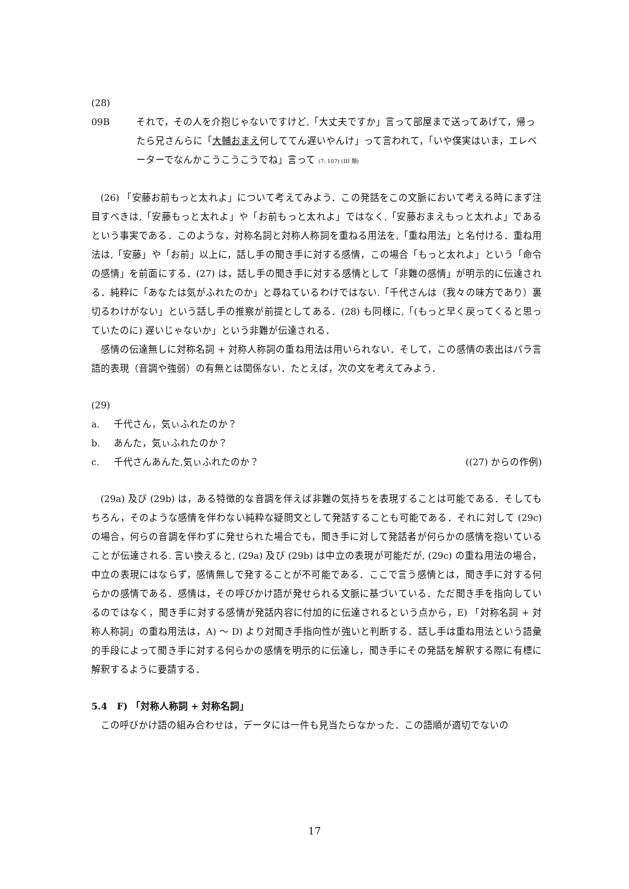(28)
09B それで，その人を介抱じゃないですけど,「大丈夫ですか」言って部屋まで送ってあげて，帰ったら兄さんらに「大輔おまえ何しててん遅いやんけ」って言われて，「いや僕実はいま，エレベーターでなんかこうこうこうでね」言って (7: 107) (III 類)
(26) 「安藤お前もっと太れよ」について考えてみよう．この発話をこの文脈において考える時にまず注目すべきは,「安藤もっと太れよ」や「お前もっと太れよ」ではなく,「安藤おまえもっと太れよ」であるという事実である．このような，対称名詞と対称人称詞を重ねる用法を,「重ね用法」と名付ける．重ね用法は,「安藤」や「お前」以上に，話し手の聞き手に対する感情，この場合「もっと太れよ」という「命令の感情」を前面にする．(27) は，話し手の聞き手に対する感情として「非難の感情」が明示的に伝達される．純粋に「あなたは気がふれたのか」と尋ねているわけではない.「千代さんは（我々の味方であり）裏切るわけがない」という話し手の推察が前提としてある．(28) も同様に,「(もっと早く戻ってくると思っていたのに) 遅いじゃないか」という非難が伝達される．
感情の伝達無しに対称名詞 + 対称人称詞の重ね用法は用いられない．そして，この感情の表出はパラ言語的表現（音調や強弱）の有無とは関係ない．たとえば，次の文を考えてみよう．
(29)
a. 千代さん，気ぃふれたのか？
b. あんた，気ぃふれたのか？
c. 千代さんあんた,気ぃふれたのか？ ((27) からの作例)
(29a) 及び (29b) は，ある特徴的な音調を伴えば非難の気持ちを表現することは可能である．そしてもちろん，そのような感情を伴わない純粋な疑問文として発話することも可能である．それに対して (29c) の場合，何らの音調を伴わずに発せられた場合でも，聞き手に対して発話者が何らかの感情を抱いていることが伝達される. 言い換えると, (29a) 及び (29b) は中立の表現が可能だが, (29c) の重ね用法の場合，中立の表現にはならず，感情無しで発することが不可能である．ここで言う感情とは，聞き手に対する何らかの感情である．感情は，その呼びかけ語が発せられる文脈に基づいている．ただ聞き手を指向しているのではなく，聞き手に対する感情が発話内容に付加的に伝達されるという点から，E) 「対称名詞 + 対称人称詞」の重ね用法は，A) 〜 D) より対聞き手指向性が強いと判断する．話し手は重ね用法という語彙的手段によって聞き手に対する何らかの感情を明示的に伝達し，聞き手にその発話を解釈する際に有標に解釈するように要請する．
5.4　F) 「対称人称詞 + 対称名詞」
この呼びかけ語の組み合わせは，データには一件も見当たらなかった．この語順が適切でないの
17